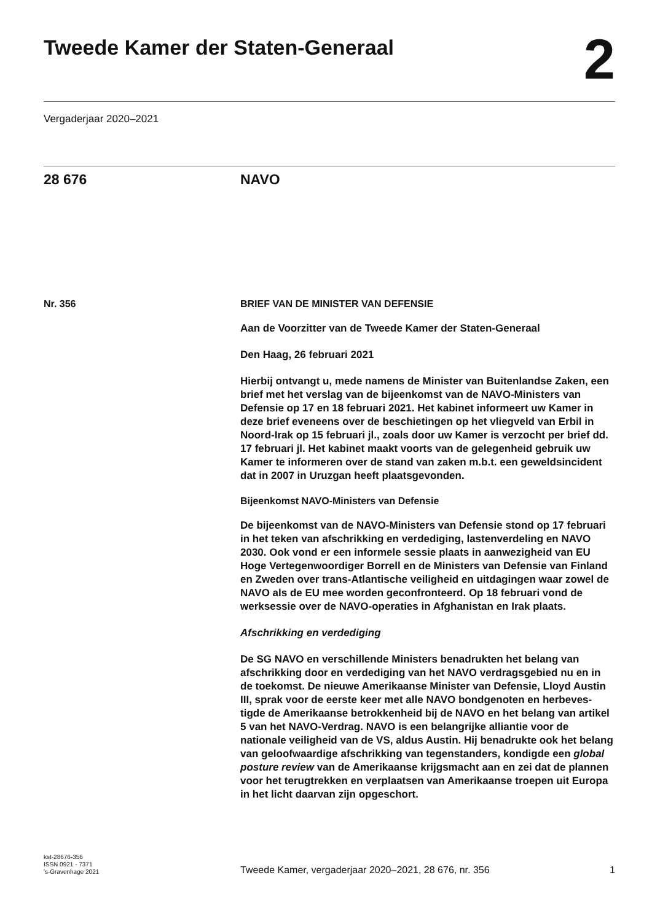Tweede Kamer der Staten-Generaal
2
Vergaderjaar 2020–2021
28 676 NAVO
Nr. 356 BRIEF VAN DE MINISTER VAN DEFENSIE
Aan de Voorzitter van de Tweede Kamer der Staten-Generaal
Den Haag, 26 februari 2021
Hierbij ontvangt u, mede namens de Minister van Buitenlandse Zaken, een brief met het verslag van de bijeenkomst van de NAVO-Ministers van Defensie op 17 en 18 februari 2021. Het kabinet informeert uw Kamer in deze brief eveneens over de beschietingen op het vliegveld van Erbil in Noord-Irak op 15 februari jl., zoals door uw Kamer is verzocht per brief dd. 17 februari jl. Het kabinet maakt voorts van de gelegenheid gebruik uw Kamer te informeren over de stand van zaken m.b.t. een geweldsincident dat in 2007 in Uruzgan heeft plaatsgevonden.
Bijeenkomst NAVO-Ministers van Defensie
De bijeenkomst van de NAVO-Ministers van Defensie stond op 17 februari in het teken van afschrikking en verdediging, lastenverdeling en NAVO 2030. Ook vond er een informele sessie plaats in aanwezigheid van EU Hoge Vertegenwoordiger Borrell en de Ministers van Defensie van Finland en Zweden over trans-Atlantische veiligheid en uitdagingen waar zowel de NAVO als de EU mee worden geconfronteerd. Op 18 februari vond de werksessie over de NAVO-operaties in Afghanistan en Irak plaats.
Afschrikking en verdediging
De SG NAVO en verschillende Ministers benadrukten het belang van afschrikking door en verdediging van het NAVO verdragsgebied nu en in de toekomst. De nieuwe Amerikaanse Minister van Defensie, Lloyd Austin III, sprak voor de eerste keer met alle NAVO bondgenoten en herbeves-tigde de Amerikaanse betrokkenheid bij de NAVO en het belang van artikel 5 van het NAVO-Verdrag. NAVO is een belangrijke alliantie voor de nationale veiligheid van de VS, aldus Austin. Hij benadrukte ook het belang van geloofwaardige afschrikking van tegenstanders, kondigde een global posture review van de Amerikaanse krijgsmacht aan en zei dat de plannen voor het terugtrekken en verplaatsen van Amerikaanse troepen uit Europa in het licht daarvan zijn opgeschort.
kst-28676-356
ISSN 0921 - 7371
's-Gravenhage 2021
Tweede Kamer, vergaderjaar 2020–2021, 28 676, nr. 356 1